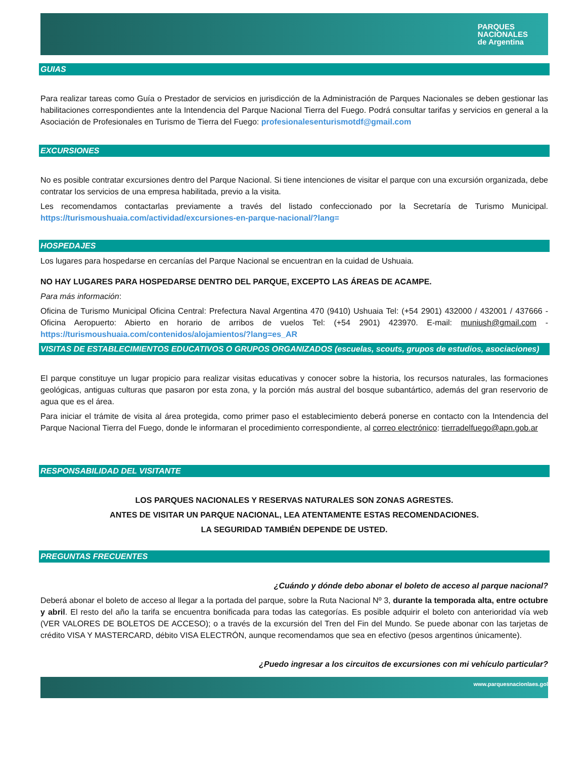PARQUES
NACIONALES
de Argentina
GUIAS
Para realizar tareas como Guía o Prestador de servicios en jurisdicción de la Administración de Parques Nacionales se deben gestionar las habilitaciones correspondientes ante la Intendencia del Parque Nacional Tierra del Fuego. Podrá consultar tarifas y servicios en general a la Asociación de Profesionales en Turismo de Tierra del Fuego: profesionalesenturismotdf@gmail.com
EXCURSIONES
No es posible contratar excursiones dentro del Parque Nacional. Si tiene intenciones de visitar el parque con una excursión organizada, debe contratar los servicios de una empresa habilitada, previo a la visita.
Les recomendamos contactarlas previamente a través del listado confeccionado por la Secretaría de Turismo Municipal. https://turismoushuaia.com/actividad/excursiones-en-parque-nacional/?lang=
HOSPEDAJES
Los lugares para hospedarse en cercanías del Parque Nacional se encuentran en la cuidad de Ushuaia.
NO HAY LUGARES PARA HOSPEDARSE DENTRO DEL PARQUE, EXCEPTO LAS ÁREAS DE ACAMPE.
Para más información:
Oficina de Turismo Municipal Oficina Central: Prefectura Naval Argentina 470 (9410) Ushuaia Tel: (+54 2901) 432000 / 432001 / 437666 - Oficina Aeropuerto: Abierto en horario de arribos de vuelos Tel: (+54 2901) 423970. E-mail: muniush@gmail.com - https://turismoushuaia.com/contenidos/alojamientos/?lang=es_AR
VISITAS DE ESTABLECIMIENTOS EDUCATIVOS O GRUPOS ORGANIZADOS (escuelas, scouts, grupos de estudios, asociaciones)
El parque constituye un lugar propicio para realizar visitas educativas y conocer sobre la historia, los recursos naturales, las formaciones geológicas, antiguas culturas que pasaron por esta zona, y la porción más austral del bosque subantártico, además del gran reservorio de agua que es el área.
Para iniciar el trámite de visita al área protegida, como primer paso el establecimiento deberá ponerse en contacto con la Intendencia del Parque Nacional Tierra del Fuego, donde le informaran el procedimiento correspondiente, al correo electrónico: tierradelfuego@apn.gob.ar
RESPONSABILIDAD DEL VISITANTE
LOS PARQUES NACIONALES Y RESERVAS NATURALES SON ZONAS AGRESTES.
ANTES DE VISITAR UN PARQUE NACIONAL, LEA ATENTAMENTE ESTAS RECOMENDACIONES.
LA SEGURIDAD TAMBIÉN DEPENDE DE USTED.
PREGUNTAS FRECUENTES
¿Cuándo y dónde debo abonar el boleto de acceso al parque nacional?
Deberá abonar el boleto de acceso al llegar a la portada del parque, sobre la Ruta Nacional Nº 3, durante la temporada alta, entre octubre y abril. El resto del año la tarifa se encuentra bonificada para todas las categorías. Es posible adquirir el boleto con anterioridad vía web (VER VALORES DE BOLETOS DE ACCESO); o a través de la excursión del Tren del Fin del Mundo. Se puede abonar con las tarjetas de crédito VISA Y MASTERCARD, débito VISA ELECTRÓN, aunque recomendamos que sea en efectivo (pesos argentinos únicamente).
¿Puedo ingresar a los circuitos de excursiones con mi vehículo particular?
www.parquesnacionlaes.gol